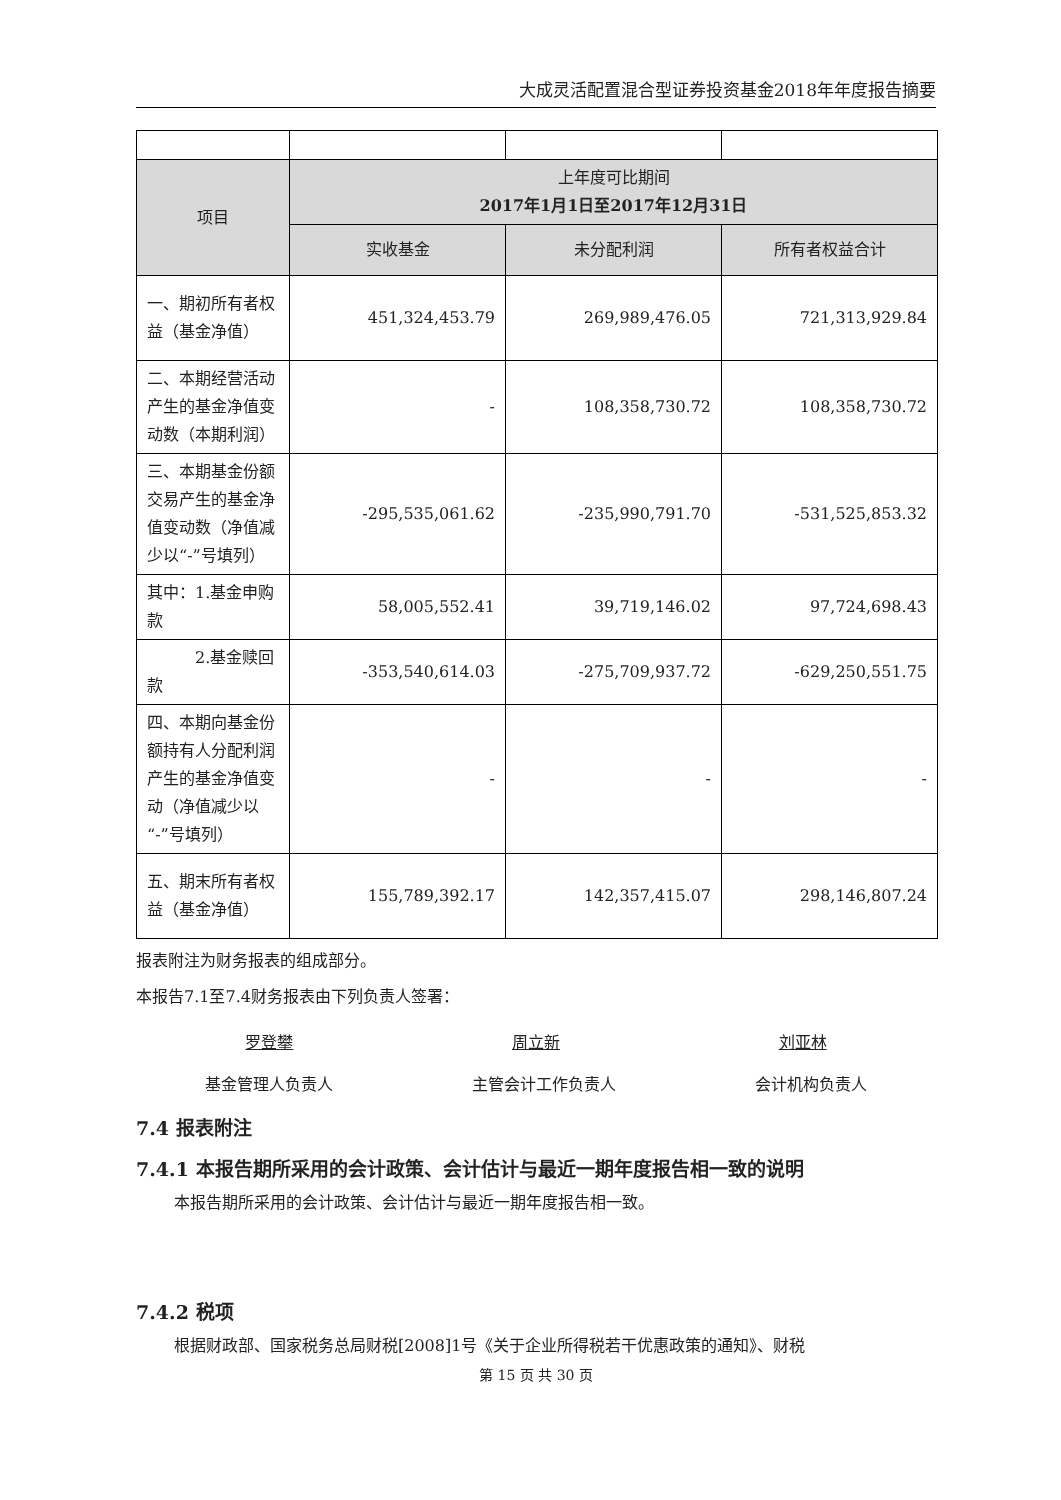大成灵活配置混合型证券投资基金2018年年度报告摘要
| 项目 | 上年度可比期间 2017年1月1日至2017年12月31日 | | |
| --- | --- | --- | --- |
| | 实收基金 | 未分配利润 | 所有者权益合计 |
| 一、期初所有者权益（基金净值） | 451,324,453.79 | 269,989,476.05 | 721,313,929.84 |
| 二、本期经营活动产生的基金净值变动数（本期利润） | - | 108,358,730.72 | 108,358,730.72 |
| 三、本期基金份额交易产生的基金净值变动数（净值减少以“-”号填列） | -295,535,061.62 | -235,990,791.70 | -531,525,853.32 |
| 其中：1.基金申购款 | 58,005,552.41 | 39,719,146.02 | 97,724,698.43 |
| 2.基金赎回款 | -353,540,614.03 | -275,709,937.72 | -629,250,551.75 |
| 四、本期向基金份额持有人分配利润产生的基金净值变动（净值减少以“-”号填列） | - | - | - |
| 五、期末所有者权益（基金净值） | 155,789,392.17 | 142,357,415.07 | 298,146,807.24 |
报表附注为财务报表的组成部分。
本报告7.1至7.4财务报表由下列负责人签署：
罗登攀 周立新 刘亚林
基金管理人负责人 主管会计工作负责人 会计机构负责人
7.4 报表附注
7.4.1 本报告期所采用的会计政策、会计估计与最近一期年度报告相一致的说明
本报告期所采用的会计政策、会计估计与最近一期年度报告相一致。
7.4.2 税项
根据财政部、国家税务总局财税[2008]1号《关于企业所得税若干优惠政策的通知》、财税
第 15 页 共 30 页